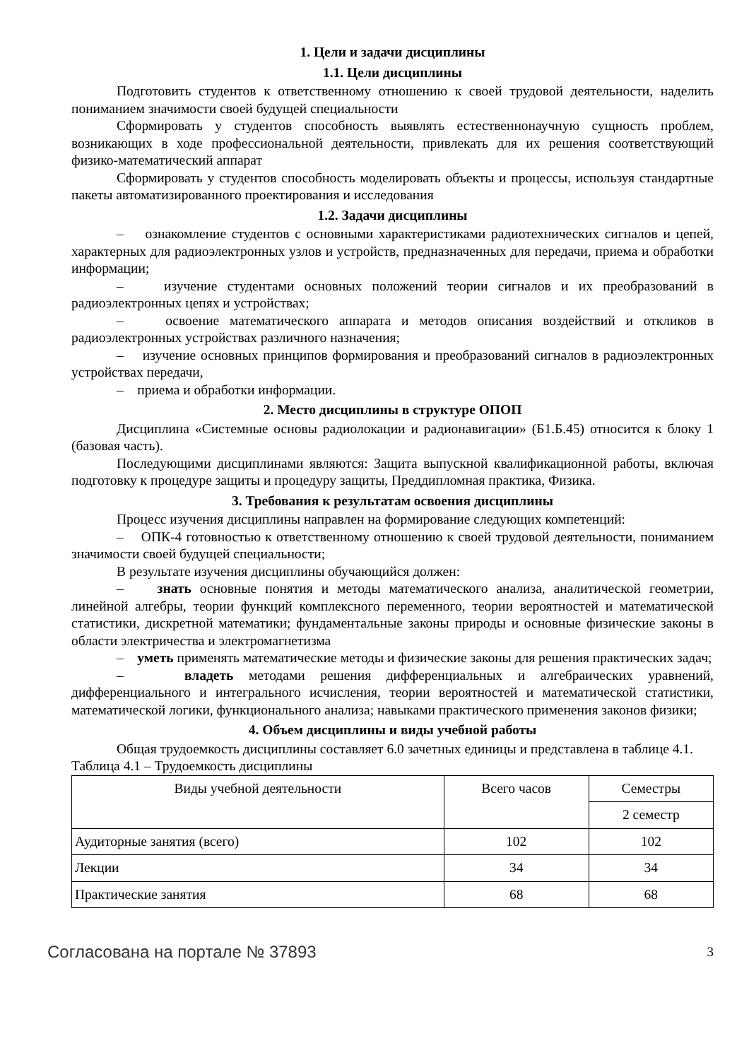1. Цели и задачи дисциплины
1.1. Цели дисциплины
Подготовить студентов к ответственному отношению к своей трудовой деятельности, наделить пониманием значимости своей будущей специальности
Сформировать у студентов способность выявлять естественнонаучную сущность проблем, возникающих в ходе профессиональной деятельности, привлекать для их решения соответствующий физико-математический аппарат
Сформировать у студентов способность моделировать объекты и процессы, используя стандартные пакеты автоматизированного проектирования и исследования
1.2. Задачи дисциплины
– ознакомление студентов с основными характеристиками радиотехнических сигналов и цепей, характерных для радиоэлектронных узлов и устройств, предназначенных для передачи, приема и обработки информации;
– изучение студентами основных положений теории сигналов и их преобразований в радиоэлектронных цепях и устройствах;
– освоение математического аппарата и методов описания воздействий и откликов в радиоэлектронных устройствах различного назначения;
– изучение основных принципов формирования и преобразований сигналов в радиоэлектронных устройствах передачи,
– приема и обработки информации.
2. Место дисциплины в структуре ОПОП
Дисциплина «Системные основы радиолокации и радионавигации» (Б1.Б.45) относится к блоку 1 (базовая часть).
Последующими дисциплинами являются: Защита выпускной квалификационной работы, включая подготовку к процедуре защиты и процедуру защиты, Преддипломная практика, Физика.
3. Требования к результатам освоения дисциплины
Процесс изучения дисциплины направлен на формирование следующих компетенций:
– ОПК-4 готовностью к ответственному отношению к своей трудовой деятельности, пониманием значимости своей будущей специальности;
В результате изучения дисциплины обучающийся должен:
– знать основные понятия и методы математического анализа, аналитической геометрии, линейной алгебры, теории функций комплексного переменного, теории вероятностей и математической статистики, дискретной математики; фундаментальные законы природы и основные физические законы в области электричества и электромагнетизма
– уметь применять математические методы и физические законы для решения практических задач;
– владеть методами решения дифференциальных и алгебраических уравнений, дифференциального и интегрального исчисления, теории вероятностей и математической статистики, математической логики, функционального анализа; навыками практического применения законов физики;
4. Объем дисциплины и виды учебной работы
Общая трудоемкость дисциплины составляет 6.0 зачетных единицы и представлена в таблице 4.1.
Таблица 4.1 – Трудоемкость дисциплины
| Виды учебной деятельности | Всего часов | Семестры |
| --- | --- | --- |
| | | 2 семестр |
| Аудиторные занятия (всего) | 102 | 102 |
| Лекции | 34 | 34 |
| Практические занятия | 68 | 68 |
Согласована на портале № 37893 3